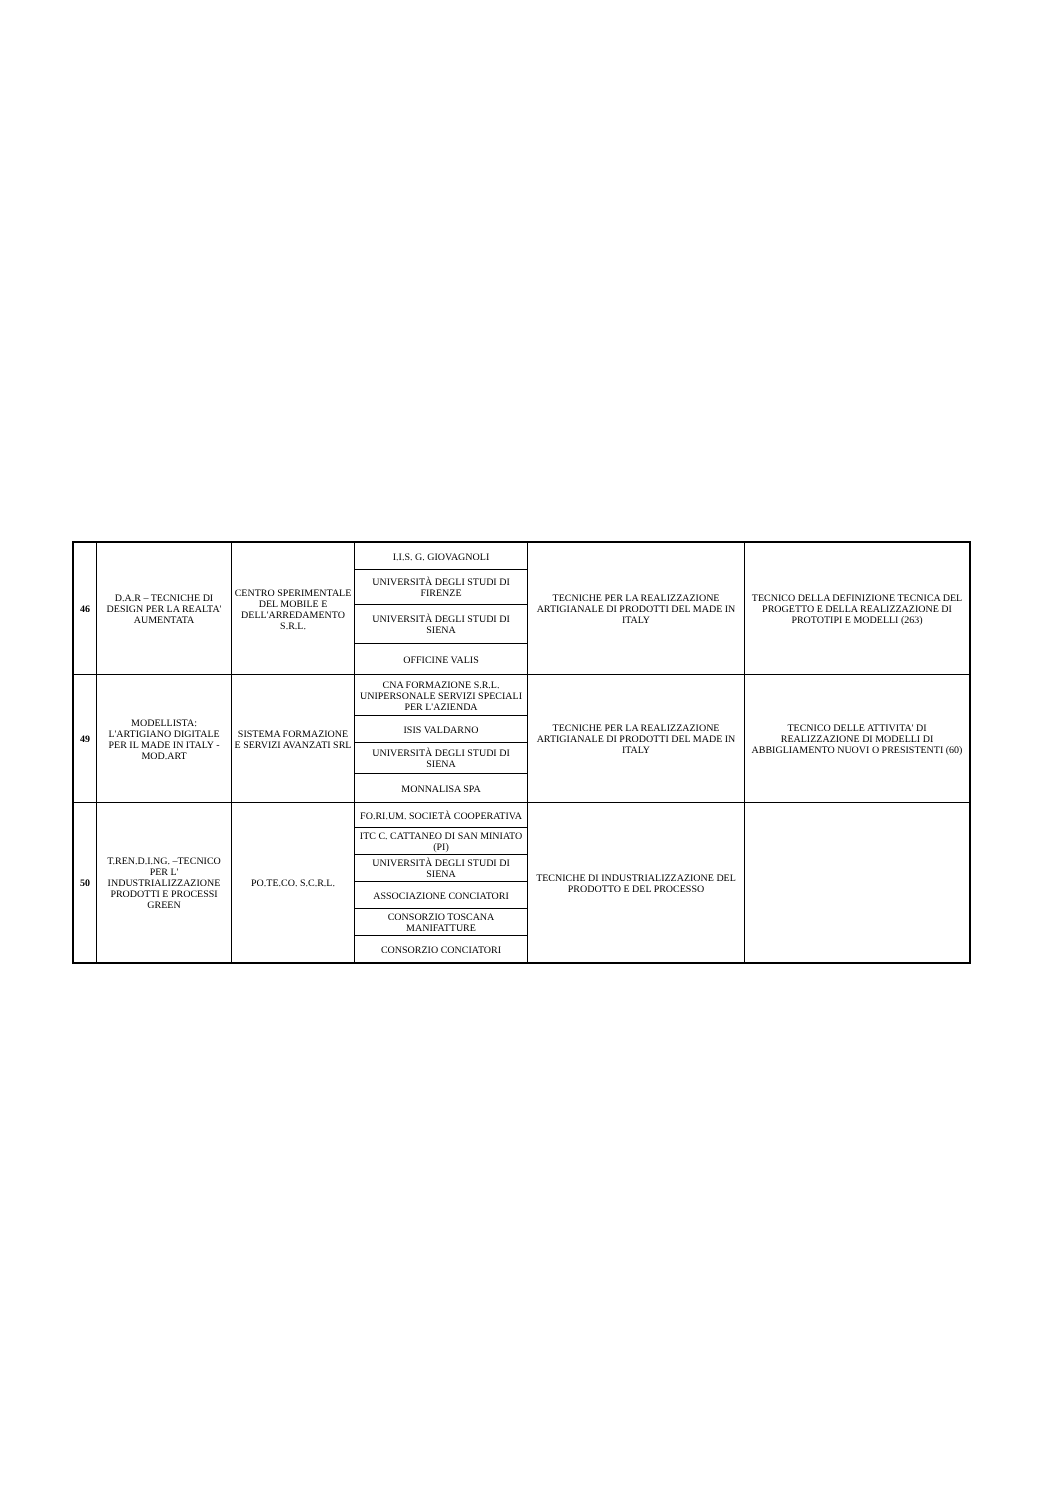| 46 | D.A.R – TECNICHE DI DESIGN PER LA REALTA' AUMENTATA | CENTRO SPERIMENTALE DEL MOBILE E DELL'ARREDAMENTO S.R.L. | I.I.S. G. GIOVAGNOLI | TECNICHE PER LA REALIZZAZIONE ARTIGIANALE DI PRODOTTI DEL MADE IN ITALY | TECNICO DELLA DEFINIZIONE TECNICA DEL PROGETTO E DELLA REALIZZAZIONE DI PROTOTIPI E MODELLI (263) |
| | | | UNIVERSITÀ DEGLI STUDI DI FIRENZE | | |
| | | | UNIVERSITÀ DEGLI STUDI DI SIENA | | |
| | | | OFFICINE VALIS | | |
| 49 | MODELLISTA: L'ARTIGIANO DIGITALE PER IL MADE IN ITALY - MOD.ART | SISTEMA FORMAZIONE E SERVIZI AVANZATI SRL | CNA FORMAZIONE S.R.L. UNIPERSONALE SERVIZI SPECIALI PER L'AZIENDA | TECNICHE PER LA REALIZZAZIONE ARTIGIANALE DI PRODOTTI DEL MADE IN ITALY | TECNICO DELLE ATTIVITA' DI REALIZZAZIONE DI MODELLI DI ABBIGLIAMENTO NUOVI O PRESISTENTI (60) |
| | | | ISIS VALDARNO | | |
| | | | UNIVERSITÀ DEGLI STUDI DI SIENA | | |
| | | | MONNALISA SPA | | |
| 50 | T.REN.D.I.NG. –TECNICO PER L' INDUSTRIALIZZAZIONE PRODOTTI E PROCESSI GREEN | PO.TE.CO. S.C.R.L. | FO.RI.UM. SOCIETÀ COOPERATIVA | TECNICHE DI INDUSTRIALIZZAZIONE DEL PRODOTTO E DEL PROCESSO | |
| | | | ITC C. CATTANEO DI SAN MINIATO (PI) | | |
| | | | UNIVERSITÀ DEGLI STUDI DI SIENA | | |
| | | | ASSOCIAZIONE CONCIATORI | | |
| | | | CONSORZIO TOSCANA MANIFATTURE | | |
| | | | CONSORZIO CONCIATORI | | |